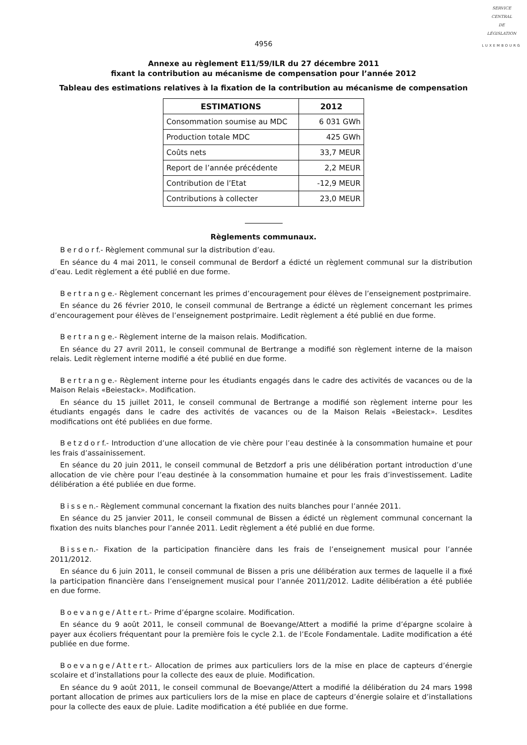SERVICE
CENTRAL
DE
LÉGISLATION
LUXEMBOURG
4956
Annexe au règlement E11/59/ILR du 27 décembre 2011
fixant la contribution au mécanisme de compensation pour l’année 2012
Tableau des estimations relatives à la fixation de la contribution au mécanisme de compensation
| ESTIMATIONS | 2012 |
| --- | --- |
| Consommation soumise au MDC | 6 031 GWh |
| Production totale MDC | 425 GWh |
| Coûts nets | 33,7 MEUR |
| Report de l’année précédente | 2,2 MEUR |
| Contribution de l’Etat | -12,9 MEUR |
| Contributions à collecter | 23,0 MEUR |
Règlements communaux.
Berdorf.- Règlement communal sur la distribution d’eau.
En séance du 4 mai 2011, le conseil communal de Berdorf a édicté un règlement communal sur la distribution d’eau. Ledit règlement a été publié en due forme.
Bertrange.- Règlement concernant les primes d’encouragement pour élèves de l’enseignement postprimaire.
En séance du 26 février 2010, le conseil communal de Bertrange a édicté un règlement concernant les primes d’encouragement pour élèves de l’enseignement postprimaire. Ledit règlement a été publié en due forme.
Bertrange.- Règlement interne de la maison relais. Modification.
En séance du 27 avril 2011, le conseil communal de Bertrange a modifié son règlement interne de la maison relais. Ledit règlement interne modifié a été publié en due forme.
Bertrange.- Règlement interne pour les étudiants engagés dans le cadre des activités de vacances ou de la Maison Relais «Beiestack». Modification.
En séance du 15 juillet 2011, le conseil communal de Bertrange a modifié son règlement interne pour les étudiants engagés dans le cadre des activités de vacances ou de la Maison Relais «Beiestack». Lesdites modifications ont été publiées en due forme.
Betzdorf.- Introduction d’une allocation de vie chère pour l’eau destinée à la consommation humaine et pour les frais d’assainissement.
En séance du 20 juin 2011, le conseil communal de Betzdorf a pris une délibération portant introduction d’une allocation de vie chère pour l’eau destinée à la consommation humaine et pour les frais d’investissement. Ladite délibération a été publiée en due forme.
Bissen.- Règlement communal concernant la fixation des nuits blanches pour l’année 2011.
En séance du 25 janvier 2011, le conseil communal de Bissen a édicté un règlement communal concernant la fixation des nuits blanches pour l’année 2011. Ledit règlement a été publié en due forme.
Bissen.- Fixation de la participation financière dans les frais de l’enseignement musical pour l’année 2011/2012.
En séance du 6 juin 2011, le conseil communal de Bissen a pris une délibération aux termes de laquelle il a fixé la participation financière dans l’enseignement musical pour l’année 2011/2012. Ladite délibération a été publiée en due forme.
Boevange/Attert.- Prime d’épargne scolaire. Modification.
En séance du 9 août 2011, le conseil communal de Boevange/Attert a modifié la prime d’épargne scolaire à payer aux écoliers fréquentant pour la première fois le cycle 2.1. de l’Ecole Fondamentale. Ladite modification a été publiée en due forme.
Boevange/Attert.- Allocation de primes aux particuliers lors de la mise en place de capteurs d’énergie scolaire et d’installations pour la collecte des eaux de pluie. Modification.
En séance du 9 août 2011, le conseil communal de Boevange/Attert a modifié la délibération du 24 mars 1998 portant allocation de primes aux particuliers lors de la mise en place de capteurs d’énergie solaire et d’installations pour la collecte des eaux de pluie. Ladite modification a été publiée en due forme.